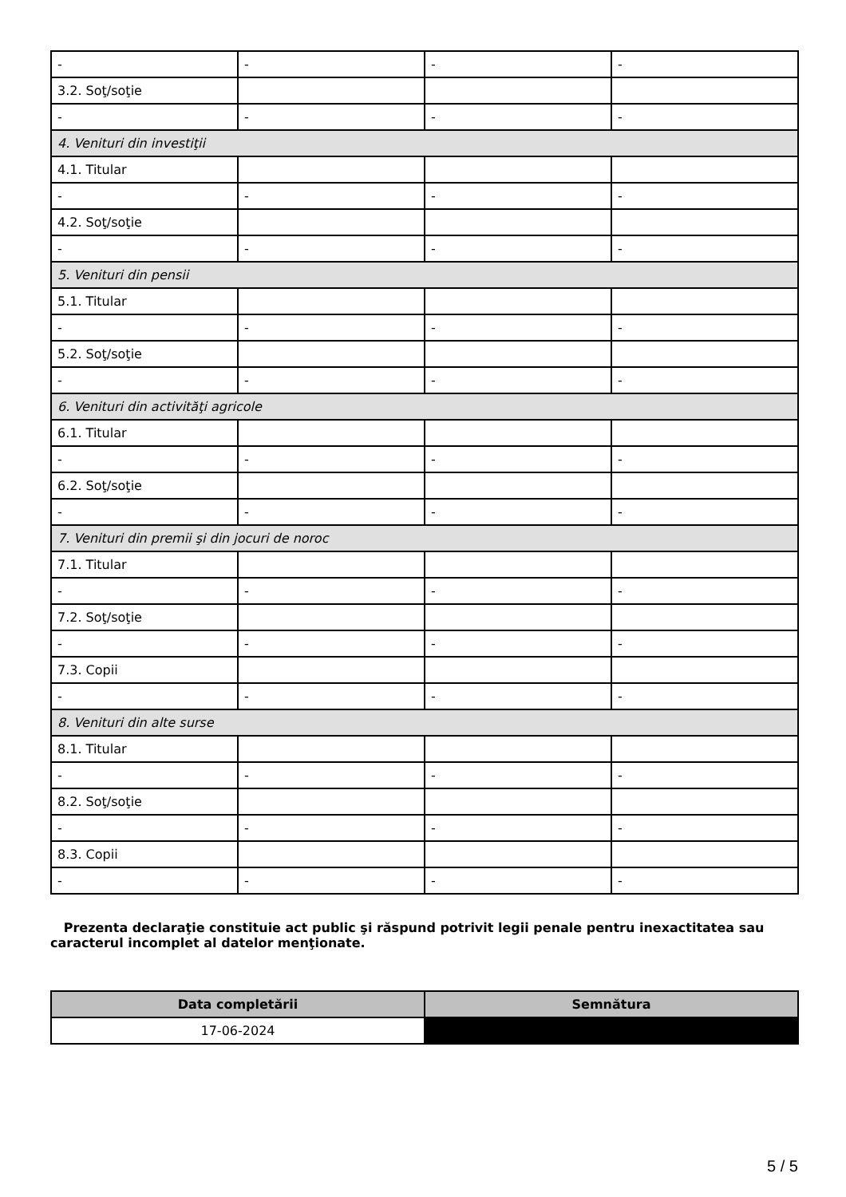| - | - | - | - |
| 3.2. Soţ/soţie | | | |
| - | - | - | - |
| 4. Venituri din investiţii | | | |
| 4.1. Titular | | | |
| - | - | - | - |
| 4.2. Soţ/soţie | | | |
| - | - | - | - |
| 5. Venituri din pensii | | | |
| 5.1. Titular | | | |
| - | - | - | - |
| 5.2. Soţ/soţie | | | |
| - | - | - | - |
| 6. Venituri din activităţi agricole | | | |
| 6.1. Titular | | | |
| - | - | - | - |
| 6.2. Soţ/soţie | | | |
| - | - | - | - |
| 7. Venituri din premii şi din jocuri de noroc | | | |
| 7.1. Titular | | | |
| - | - | - | - |
| 7.2. Soţ/soţie | | | |
| - | - | - | - |
| 7.3. Copii | | | |
| - | - | - | - |
| 8. Venituri din alte surse | | | |
| 8.1. Titular | | | |
| - | - | - | - |
| 8.2. Soţ/soţie | | | |
| - | - | - | - |
| 8.3. Copii | | | |
| - | - | - | - |
Prezenta declaraţie constituie act public şi răspund potrivit legii penale pentru inexactitatea sau caracterul incomplet al datelor menţionate.
| Data completării | Semnătura |
| --- | --- |
| 17-06-2024 | |
5 / 5